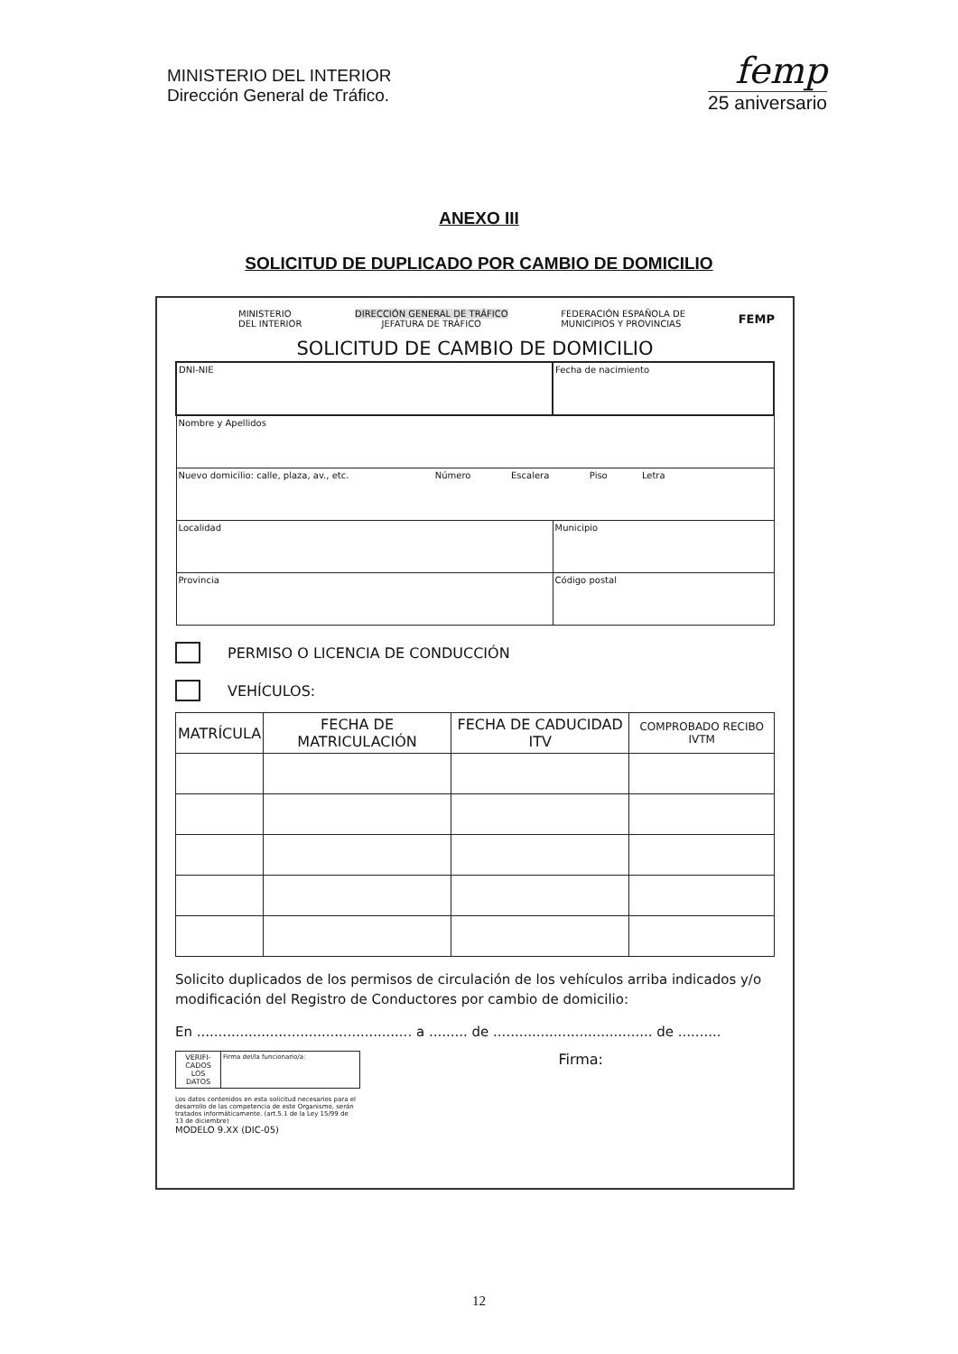MINISTERIO DEL INTERIOR
Dirección General de Tráfico.
femp
25 aniversario
ANEXO III
SOLICITUD DE DUPLICADO POR CAMBIO DE DOMICILIO
MINISTERIO
DEL INTERIOR
DIRECCIÓN GENERAL DE TRÁFICO
JEFATURA DE TRÁFICO
FEDERACIÓN ESPAÑOLA DE
MUNICIPIOS Y PROVINCIAS
FEMP
SOLICITUD DE CAMBIO DE DOMICILIO
| DNI-NIE | Fecha de nacimiento | |
| Nombre y Apellidos | | |
| Nuevo domicilio: calle, plaza, av., etc. Número Escalera Piso Letra | | |
| Localidad | Municipio | |
| Provincia | | Código postal |
PERMISO O LICENCIA DE CONDUCCIÓN
VEHÍCULOS:
| MATRÍCULA | FECHA DE MATRICULACIÓN | FECHA DE CADUCIDAD ITV | COMPROBADO RECIBO IVTM |
| --- | --- | --- | --- |
Solicito duplicados de los permisos de circulación de los vehículos arriba indicados y/o modificación del Registro de Conductores por cambio de domicilio:
En .................................................. a ......... de ..................................... de ..........
| VERIFI- CADOS LOS DATOS | Firma del/la funcionario/a: |
Los datos contenidos en esta solicitud necesarios para el desarrollo de las competencia de este Organismo, serán tratados informáticamente. (art.5.1 de la Ley 15/99 de 13 de diciembre)
Firma:
MODELO 9.XX (DIC-05)
12